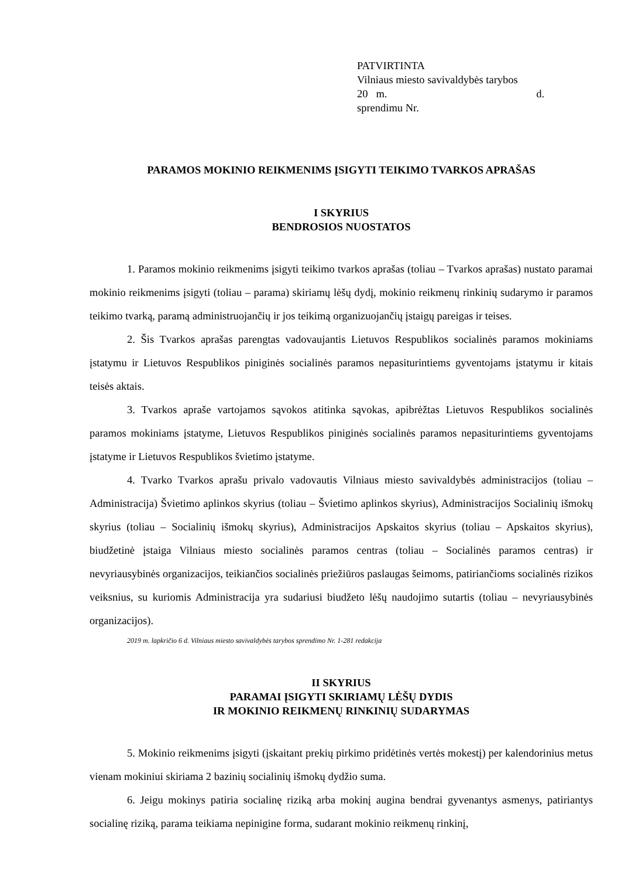PATVIRTINTA
Vilniaus miesto savivaldybės tarybos
20 m. d.
sprendimu Nr.
PARAMOS MOKINIO REIKMENIMS ĮSIGYTI TEIKIMO TVARKOS APRAŠAS
I SKYRIUS
BENDROSIOS NUOSTATOS
1. Paramos mokinio reikmenims įsigyti teikimo tvarkos aprašas (toliau – Tvarkos aprašas) nustato paramai mokinio reikmenims įsigyti (toliau – parama) skiriamų lėšų dydį, mokinio reikmenų rinkinių sudarymo ir paramos teikimo tvarką, paramą administruojančių ir jos teikimą organizuojančių įstaigų pareigas ir teises.
2. Šis Tvarkos aprašas parengtas vadovaujantis Lietuvos Respublikos socialinės paramos mokiniams įstatymu ir Lietuvos Respublikos piniginės socialinės paramos nepasiturintiems gyventojams įstatymu ir kitais teisės aktais.
3. Tvarkos apraše vartojamos sąvokos atitinka sąvokas, apibrėžtas Lietuvos Respublikos socialinės paramos mokiniams įstatyme, Lietuvos Respublikos piniginės socialinės paramos nepasiturintiems gyventojams įstatyme ir Lietuvos Respublikos švietimo įstatyme.
4. Tvarko Tvarkos aprašu privalo vadovautis Vilniaus miesto savivaldybės administracijos (toliau – Administracija) Švietimo aplinkos skyrius (toliau – Švietimo aplinkos skyrius), Administracijos Socialinių išmokų skyrius (toliau – Socialinių išmokų skyrius), Administracijos Apskaitos skyrius (toliau – Apskaitos skyrius), biudžetinė įstaiga Vilniaus miesto socialinės paramos centras (toliau – Socialinės paramos centras) ir nevyriausybinės organizacijos, teikiančios socialinės priežiūros paslaugas šeimoms, patiriančioms socialinės rizikos veiksnius, su kuriomis Administracija yra sudariusi biudžeto lėšų naudojimo sutartis (toliau – nevyriausybinės organizacijos).
2019 m. lapkričio 6 d. Vilniaus miesto savivaldybės tarybos sprendimo Nr. 1-281 redakcija
II SKYRIUS
PARAMAI ĮSIGYTI SKIRIAMŲ LĖŠŲ DYDIS
IR MOKINIO REIKMENŲ RINKINIŲ SUDARYMAS
5. Mokinio reikmenims įsigyti (įskaitant prekių pirkimo pridėtinės vertės mokestį) per kalendorinius metus vienam mokiniui skiriama 2 bazinių socialinių išmokų dydžio suma.
6. Jeigu mokinys patiria socialinę riziką arba mokinį augina bendrai gyvenantys asmenys, patiriantys socialinę riziką, parama teikiama nepinigine forma, sudarant mokinio reikmenų rinkinį,